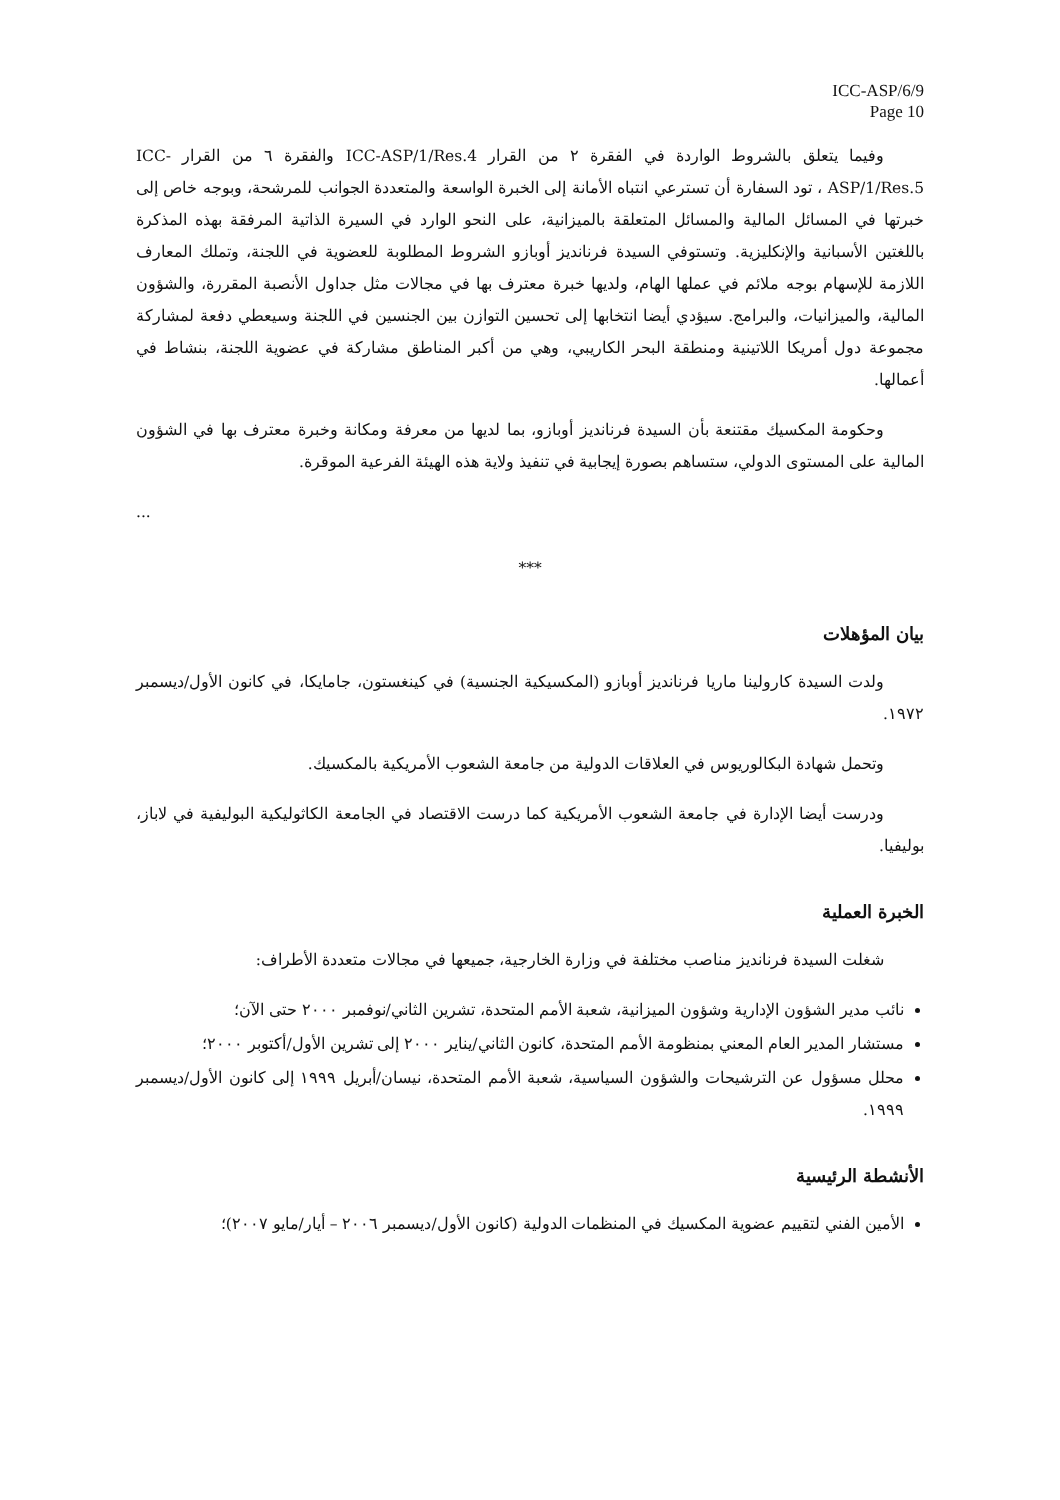ICC-ASP/6/9
Page 10
وفيما يتعلق بالشروط الواردة في الفقرة ٢ من القرار ICC-ASP/1/Res.4 والفقرة ٦ من القرار ICC-ASP/1/Res.5 ، تود السفارة أن تسترعي انتباه الأمانة إلى الخبرة الواسعة والمتعددة الجوانب للمرشحة، وبوجه خاص إلى خبرتها في المسائل المالية والمسائل المتعلقة بالميزانية، على النحو الوارد في السيرة الذاتية المرفقة بهذه المذكرة باللغتين الأسبانية والإنكليزية. وتستوفي السيدة فرنانديز أوبازو الشروط المطلوبة للعضوية في اللجنة، وتملك المعارف اللازمة للإسهام بوجه ملائم في عملها الهام، ولديها خبرة معترف بها في مجالات مثل جداول الأنصبة المقررة، والشؤون المالية، والميزانيات، والبرامج. سيؤدي أيضا انتخابها إلى تحسين التوازن بين الجنسين في اللجنة وسيعطي دفعة لمشاركة مجموعة دول أمريكا اللاتينية ومنطقة البحر الكاريبي، وهي من أكبر المناطق مشاركة في عضوية اللجنة، بنشاط في أعمالها.
وحكومة المكسيك مقتنعة بأن السيدة فرنانديز أوبازو، بما لديها من معرفة ومكانة وخبرة معترف بها في الشؤون المالية على المستوى الدولي، ستساهم بصورة إيجابية في تنفيذ ولاية هذه الهيئة الفرعية الموقرة.
...
***
بيان المؤهلات
ولدت السيدة كارولينا ماريا فرنانديز أوبازو (المكسيكية الجنسية) في كينغستون، جامايكا، في كانون الأول/ديسمبر ١٩٧٢.
وتحمل شهادة البكالوريوس في العلاقات الدولية من جامعة الشعوب الأمريكية بالمكسيك.
ودرست أيضا الإدارة في جامعة الشعوب الأمريكية كما درست الاقتصاد في الجامعة الكاثوليكية البوليفية في لاباز، بوليفيا.
الخبرة العملية
شغلت السيدة فرنانديز مناصب مختلفة في وزارة الخارجية، جميعها في مجالات متعددة الأطراف:
نائب مدير الشؤون الإدارية وشؤون الميزانية، شعبة الأمم المتحدة، تشرين الثاني/نوفمبر ٢٠٠٠ حتى الآن؛
مستشار المدير العام المعني بمنظومة الأمم المتحدة، كانون الثاني/يناير ٢٠٠٠ إلى تشرين الأول/أكتوبر ٢٠٠٠؛
محلل مسؤول عن الترشيحات والشؤون السياسية، شعبة الأمم المتحدة، نيسان/أبريل ١٩٩٩ إلى كانون الأول/ديسمبر ١٩٩٩.
الأنشطة الرئيسية
الأمين الفني لتقييم عضوية المكسيك في المنظمات الدولية (كانون الأول/ديسمبر ٢٠٠٦ – أيار/مايو ٢٠٠٧)؛